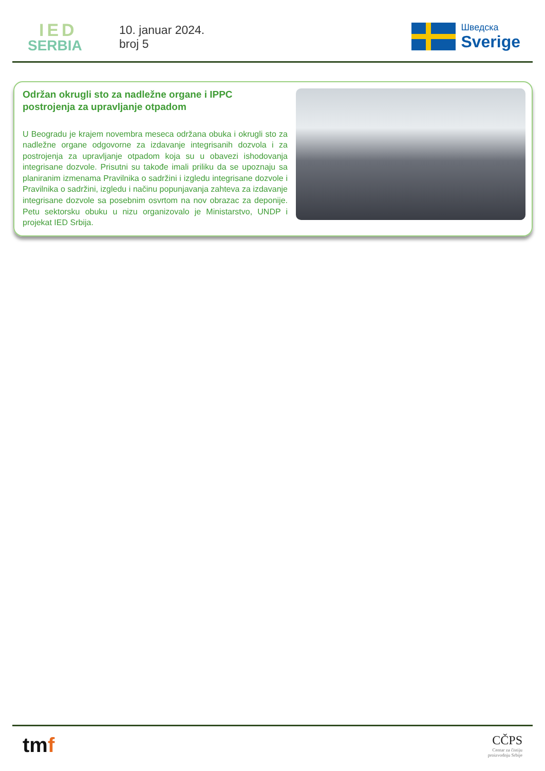IED
SERBIA
10. januar 2024.
broj 5
Шведска
Sverige
Održan okrugli sto za nadležne organe i IPPC postrojenja za upravljanje otpadom
U Beogradu je krajem novembra meseca održana obuka i okrugli sto za nadležne organe odgovorne za izdavanje integrisanih dozvola i za postrojenja za upravljanje otpadom koja su u obavezi ishodovanja integrisane dozvole. Prisutni su takođe imali priliku da se upoznaju sa planiranim izmenama Pravilnika o sadržini i izgledu integrisane dozvole i Pravilnika o sadržini, izgledu i načinu popunjavanja zahteva za izdavanje integrisane dozvole sa posebnim osvrtom na nov obrazac za deponije. Petu sektorsku obuku u nizu organizovalo je Ministarstvo, UNDP i projekat IED Srbija.
tmf
CČPS
Centar za čistiju
proizvodnju Srbije